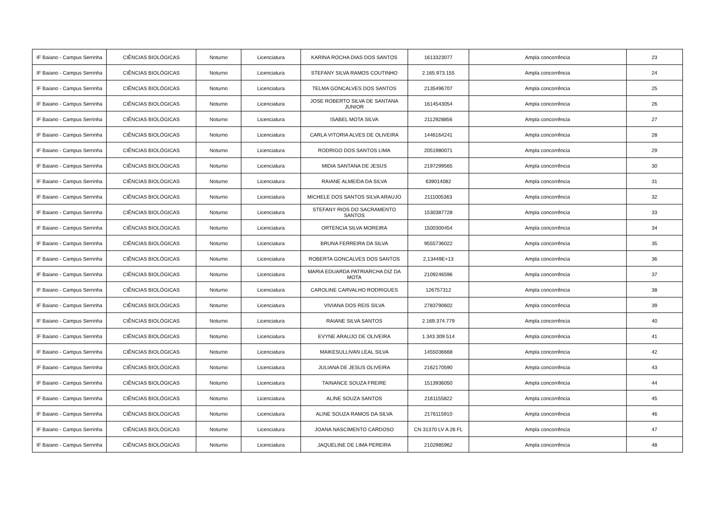| IF Baiano - Campus Serrinha | CIÊNCIAS BIOLÓGICAS | Noturno | Licenciatura | KARINA ROCHA DIAS DOS SANTOS | 1613323077 | Ampla concorrência | 23 |
| IF Baiano - Campus Serrinha | CIÊNCIAS BIOLÓGICAS | Noturno | Licenciatura | STEFANY SILVA RAMOS COUTINHO | 2.165.973.155 | Ampla concorrência | 24 |
| IF Baiano - Campus Serrinha | CIÊNCIAS BIOLÓGICAS | Noturno | Licenciatura | TELMA GONCALVES DOS SANTOS | 2135496707 | Ampla concorrência | 25 |
| IF Baiano - Campus Serrinha | CIÊNCIAS BIOLÓGICAS | Noturno | Licenciatura | JOSE ROBERTO SILVA DE SANTANA JUNIOR | 1614543054 | Ampla concorrência | 26 |
| IF Baiano - Campus Serrinha | CIÊNCIAS BIOLÓGICAS | Noturno | Licenciatura | ISABEL MOTA SILVA | 2112928856 | Ampla concorrência | 27 |
| IF Baiano - Campus Serrinha | CIÊNCIAS BIOLÓGICAS | Noturno | Licenciatura | CARLA VITORIA ALVES DE OLIVEIRA | 1446164241 | Ampla concorrência | 28 |
| IF Baiano - Campus Serrinha | CIÊNCIAS BIOLÓGICAS | Noturno | Licenciatura | RODRIGO DOS SANTOS LIMA | 2051980071 | Ampla concorrência | 29 |
| IF Baiano - Campus Serrinha | CIÊNCIAS BIOLÓGICAS | Noturno | Licenciatura | MIDIA SANTANA DE JESUS | 2197299565 | Ampla concorrência | 30 |
| IF Baiano - Campus Serrinha | CIÊNCIAS BIOLÓGICAS | Noturno | Licenciatura | RAIANE ALMEIDA DA SILVA | 639014082 | Ampla concorrência | 31 |
| IF Baiano - Campus Serrinha | CIÊNCIAS BIOLÓGICAS | Noturno | Licenciatura | MICHELE DOS SANTOS SILVA ARAUJO | 2111005363 | Ampla concorrência | 32 |
| IF Baiano - Campus Serrinha | CIÊNCIAS BIOLÓGICAS | Noturno | Licenciatura | STEFANY RIOS DO SACRAMENTO SANTOS | 1530387728 | Ampla concorrência | 33 |
| IF Baiano - Campus Serrinha | CIÊNCIAS BIOLÓGICAS | Noturno | Licenciatura | ORTENCIA SILVA MOREIRA | 1500300454 | Ampla concorrência | 34 |
| IF Baiano - Campus Serrinha | CIÊNCIAS BIOLÓGICAS | Noturno | Licenciatura | BRUNA FERREIRA DA SILVA | 9555736022 | Ampla concorrência | 35 |
| IF Baiano - Campus Serrinha | CIÊNCIAS BIOLÓGICAS | Noturno | Licenciatura | ROBERTA GONCALVES DOS SANTOS | 2,13449E+13 | Ampla concorrência | 36 |
| IF Baiano - Campus Serrinha | CIÊNCIAS BIOLÓGICAS | Noturno | Licenciatura | MARIA EDUARDA PATRIARCHA DIZ DA MOTA | 2109246596 | Ampla concorrência | 37 |
| IF Baiano - Campus Serrinha | CIÊNCIAS BIOLÓGICAS | Noturno | Licenciatura | CAROLINE CARVALHO RODRIGUES | 126757312 | Ampla concorrência | 38 |
| IF Baiano - Campus Serrinha | CIÊNCIAS BIOLÓGICAS | Noturno | Licenciatura | VIVIANA DOS REIS SILVA | 2783790602 | Ampla concorrência | 39 |
| IF Baiano - Campus Serrinha | CIÊNCIAS BIOLÓGICAS | Noturno | Licenciatura | RAIANE SILVA SANTOS | 2.169.374.779 | Ampla concorrência | 40 |
| IF Baiano - Campus Serrinha | CIÊNCIAS BIOLÓGICAS | Noturno | Licenciatura | EVYNE ARAUJO DE OLIVEIRA | 1.343.309.514 | Ampla concorrência | 41 |
| IF Baiano - Campus Serrinha | CIÊNCIAS BIOLÓGICAS | Noturno | Licenciatura | MAIKESULLIVAN LEAL SILVA | 1455036668 | Ampla concorrência | 42 |
| IF Baiano - Campus Serrinha | CIÊNCIAS BIOLÓGICAS | Noturno | Licenciatura | JULIANA DE JESUS OLIVEIRA | 2162170590 | Ampla concorrência | 43 |
| IF Baiano - Campus Serrinha | CIÊNCIAS BIOLÓGICAS | Noturno | Licenciatura | TAINANCE SOUZA FREIRE | 1513936050 | Ampla concorrência | 44 |
| IF Baiano - Campus Serrinha | CIÊNCIAS BIOLÓGICAS | Noturno | Licenciatura | ALINE SOUZA SANTOS | 2161155822 | Ampla concorrência | 45 |
| IF Baiano - Campus Serrinha | CIÊNCIAS BIOLÓGICAS | Noturno | Licenciatura | ALINE SOUZA RAMOS DA SILVA | 2176115910 | Ampla concorrência | 46 |
| IF Baiano - Campus Serrinha | CIÊNCIAS BIOLÓGICAS | Noturno | Licenciatura | JOANA NASCIMENTO CARDOSO | CN 31370 LV A 26 FL | Ampla concorrência | 47 |
| IF Baiano - Campus Serrinha | CIÊNCIAS BIOLÓGICAS | Noturno | Licenciatura | JAQUELINE DE LIMA PEREIRA | 2102985962 | Ampla concorrência | 48 |